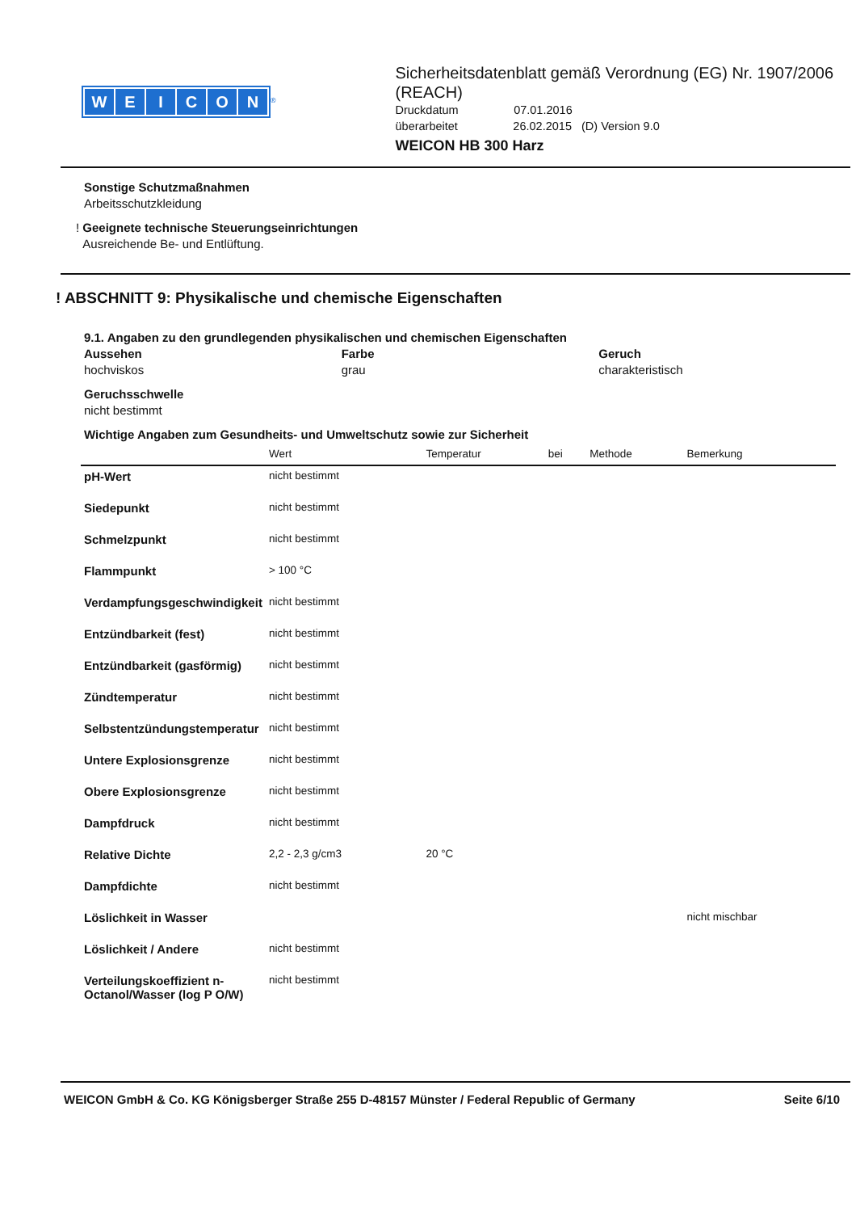WEICON
<sup>®</sup>
Sicherheitsdatenblatt gemäß Verordnung (EG) Nr. 1907/2006 (REACH)
Druckdatum 07.01.2016
überarbeitet 26.02.2015 (D) Version 9.0
WEICON HB 300 Harz
Sonstige Schutzmaßnahmen
Arbeitsschutzkleidung
! Geeignete technische Steuerungseinrichtungen
Ausreichende Be- und Entlüftung.
! ABSCHNITT 9: Physikalische und chemische Eigenschaften
9.1. Angaben zu den grundlegenden physikalischen und chemischen Eigenschaften
Aussehen
hochviskos
Farbe
grau
Geruch
charakteristisch
Geruchsschwelle
nicht bestimmt
Wichtige Angaben zum Gesundheits- und Umweltschutz sowie zur Sicherheit
| | Wert | Temperatur | bei | Methode | Bemerkung |
| --- | --- | --- | --- | --- | --- |
| pH-Wert | nicht bestimmt | | | | |
| Siedepunkt | nicht bestimmt | | | | |
| Schmelzpunkt | nicht bestimmt | | | | |
| Flammpunkt | > 100 °C | | | | |
| Verdampfungsgeschwindigkeit | nicht bestimmt | | | | |
| Entzündbarkeit (fest) | nicht bestimmt | | | | |
| Entzündbarkeit (gasförmig) | nicht bestimmt | | | | |
| Zündtemperatur | nicht bestimmt | | | | |
| Selbstentzündungstemperatur | nicht bestimmt | | | | |
| Untere Explosionsgrenze | nicht bestimmt | | | | |
| Obere Explosionsgrenze | nicht bestimmt | | | | |
| Dampfdruck | nicht bestimmt | | | | |
| Relative Dichte | 2,2 - 2,3 g/cm3 | 20 °C | | | |
| Dampfdichte | nicht bestimmt | | | | |
| Löslichkeit in Wasser | | | | | nicht mischbar |
| Löslichkeit / Andere | nicht bestimmt | | | | |
| Verteilungskoeffizient n-Octanol/Wasser (log P O/W) | nicht bestimmt | | | | |
WEICON GmbH & Co. KG Königsberger Straße 255 D-48157 Münster / Federal Republic of Germany Seite 6/10